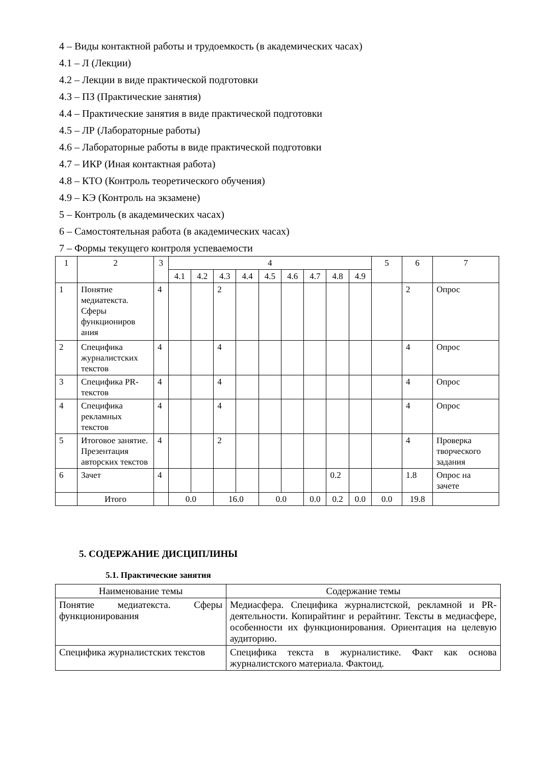4 – Виды контактной работы и трудоемкость (в академических часах)
4.1 – Л (Лекции)
4.2 – Лекции в виде практической подготовки
4.3 – ПЗ (Практические занятия)
4.4 – Практические занятия в виде практической подготовки
4.5 – ЛР (Лабораторные работы)
4.6 – Лабораторные работы в виде практической подготовки
4.7 – ИКР (Иная контактная работа)
4.8 – КТО (Контроль теоретического обучения)
4.9 – КЭ (Контроль на экзамене)
5 – Контроль (в академических часах)
6 – Самостоятельная работа (в академических часах)
7 – Формы текущего контроля успеваемости
| 1 | 2 | 3 | 4 | | | | | | | | | 5 | 6 | 7 |
| --- | --- | --- | --- | --- | --- | --- | --- | --- | --- | --- | --- | --- | --- | --- |
| | | | 4.1 | 4.2 | 4.3 | 4.4 | 4.5 | 4.6 | 4.7 | 4.8 | 4.9 | | | |
| 1 | Понятие медиатекста. Сферы функциониров ания | 4 | | | 2 | | | | | | | | 2 | Опрос |
| 2 | Специфика журналистских текстов | 4 | | | 4 | | | | | | | | 4 | Опрос |
| 3 | Специфика PR-текстов | 4 | | | 4 | | | | | | | | 4 | Опрос |
| 4 | Специфика рекламных текстов | 4 | | | 4 | | | | | | | | 4 | Опрос |
| 5 | Итоговое занятие. Презентация авторских текстов | 4 | | | 2 | | | | | | | | 4 | Проверка творческого задания |
| 6 | Зачет | 4 | | | | | | | | 0.2 | | | 1.8 | Опрос на зачете |
| | Итого | | 0.0 | | 16.0 | | 0.0 | | 0.0 | 0.2 | 0.0 | 0.0 | 19.8 | |
5. СОДЕРЖАНИЕ ДИСЦИПЛИНЫ
5.1. Практические занятия
| Наименование темы | Содержание темы |
| --- | --- |
| Понятие медиатекста. Сферы функционирования | Медиасфера. Специфика журналистской, рекламной и PR- деятельности. Копирайтинг и рерайтинг. Тексты в медиасфере, особенности их функционирования. Ориентация на целевую аудиторию. |
| Специфика журналистских текстов | Специфика текста в журналистике. Факт как основа журналистского материала. Фактоид. |